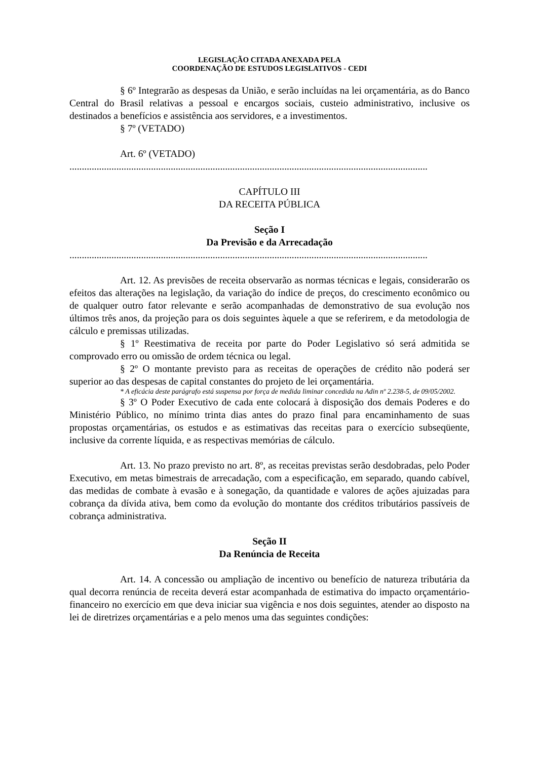LEGISLAÇÃO CITADA ANEXADA PELA
COORDENAÇÃO DE ESTUDOS LEGISLATIVOS - CEDI
§ 6º Integrarão as despesas da União, e serão incluídas na lei orçamentária, as do Banco Central do Brasil relativas a pessoal e encargos sociais, custeio administrativo, inclusive os destinados a benefícios e assistência aos servidores, e a investimentos.
§ 7º (VETADO)
Art. 6º (VETADO)
.................................................................................................................................................
CAPÍTULO III
DA RECEITA PÚBLICA
Seção I
Da Previsão e da Arrecadação
.................................................................................................................................................
Art. 12. As previsões de receita observarão as normas técnicas e legais, considerarão os efeitos das alterações na legislação, da variação do índice de preços, do crescimento econômico ou de qualquer outro fator relevante e serão acompanhadas de demonstrativo de sua evolução nos últimos três anos, da projeção para os dois seguintes àquele a que se referirem, e da metodologia de cálculo e premissas utilizadas.
§ 1º Reestimativa de receita por parte do Poder Legislativo só será admitida se comprovado erro ou omissão de ordem técnica ou legal.
§ 2º O montante previsto para as receitas de operações de crédito não poderá ser superior ao das despesas de capital constantes do projeto de lei orçamentária.
* A eficácia deste parágrafo está suspensa por força de medida liminar concedida na Adin nº 2.238-5, de 09/05/2002.
§ 3º O Poder Executivo de cada ente colocará à disposição dos demais Poderes e do Ministério Público, no mínimo trinta dias antes do prazo final para encaminhamento de suas propostas orçamentárias, os estudos e as estimativas das receitas para o exercício subseqüente, inclusive da corrente líquida, e as respectivas memórias de cálculo.
Art. 13. No prazo previsto no art. 8º, as receitas previstas serão desdobradas, pelo Poder Executivo, em metas bimestrais de arrecadação, com a especificação, em separado, quando cabível, das medidas de combate à evasão e à sonegação, da quantidade e valores de ações ajuizadas para cobrança da dívida ativa, bem como da evolução do montante dos créditos tributários passíveis de cobrança administrativa.
Seção II
Da Renúncia de Receita
Art. 14. A concessão ou ampliação de incentivo ou benefício de natureza tributária da qual decorra renúncia de receita deverá estar acompanhada de estimativa do impacto orçamentário-financeiro no exercício em que deva iniciar sua vigência e nos dois seguintes, atender ao disposto na lei de diretrizes orçamentárias e a pelo menos uma das seguintes condições: